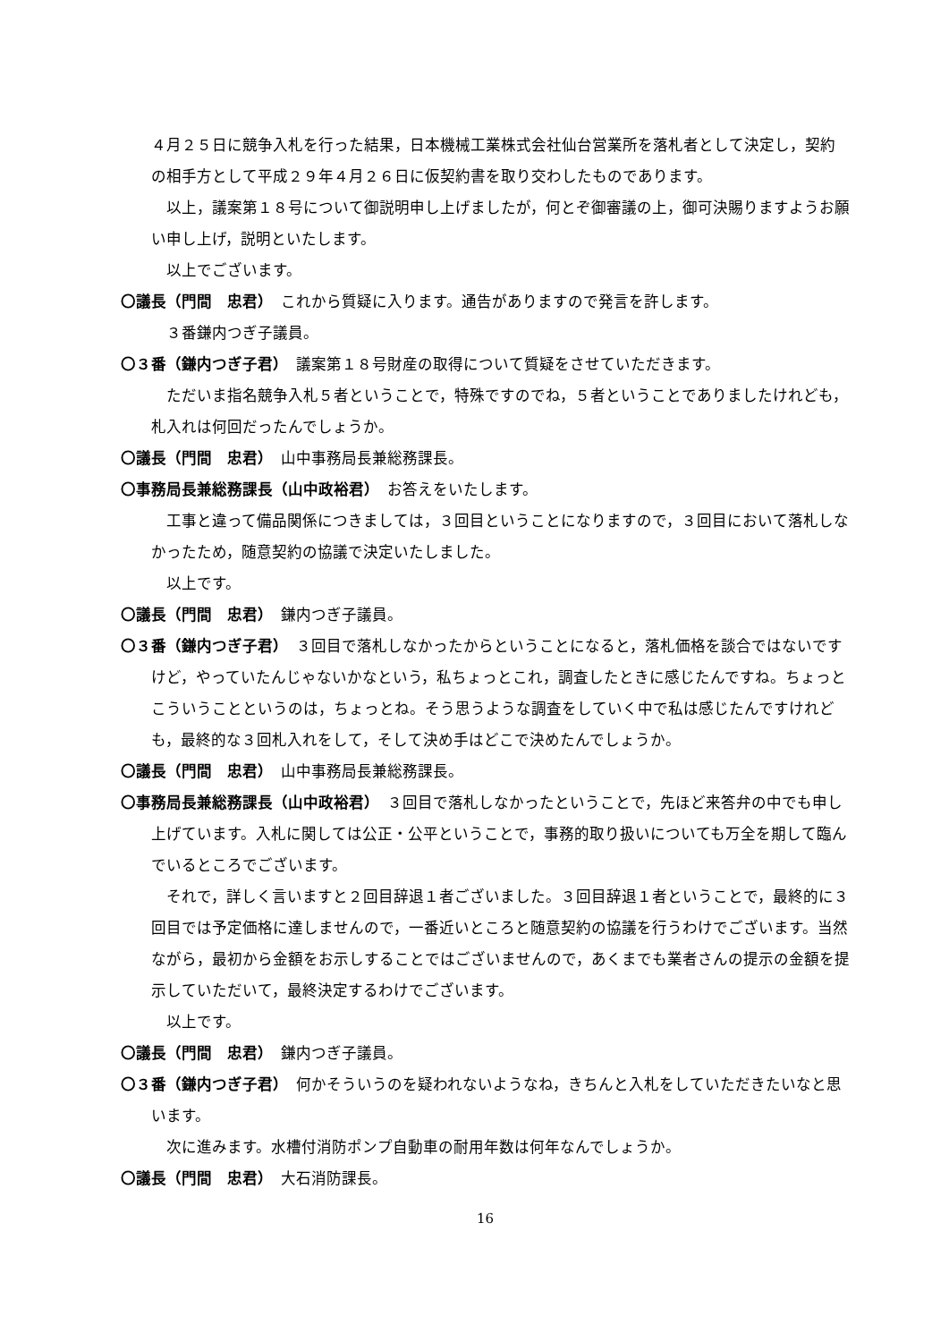４月２５日に競争入札を行った結果，日本機械工業株式会社仙台営業所を落札者として決定し，契約の相手方として平成２９年４月２６日に仮契約書を取り交わしたものであります。
以上，議案第１８号について御説明申し上げましたが，何とぞ御審議の上，御可決賜りますようお願い申し上げ，説明といたします。
以上でございます。
〇議長（門間　忠君）　これから質疑に入ります。通告がありますので発言を許します。
３番鎌内つぎ子議員。
〇３番（鎌内つぎ子君）　議案第１８号財産の取得について質疑をさせていただきます。
ただいま指名競争入札５者ということで，特殊ですのでね，５者ということでありましたけれども，札入れは何回だったんでしょうか。
〇議長（門間　忠君）　山中事務局長兼総務課長。
〇事務局長兼総務課長（山中政裕君）　お答えをいたします。
工事と違って備品関係につきましては，３回目ということになりますので，３回目において落札しなかったため，随意契約の協議で決定いたしました。
以上です。
〇議長（門間　忠君）　鎌内つぎ子議員。
〇３番（鎌内つぎ子君）　３回目で落札しなかったからということになると，落札価格を談合ではないですけど，やっていたんじゃないかなという，私ちょっとこれ，調査したときに感じたんですね。ちょっとこういうことというのは，ちょっとね。そう思うような調査をしていく中で私は感じたんですけれども，最終的な３回札入れをして，そして決め手はどこで決めたんでしょうか。
〇議長（門間　忠君）　山中事務局長兼総務課長。
〇事務局長兼総務課長（山中政裕君）　３回目で落札しなかったということで，先ほど来答弁の中でも申し上げています。入札に関しては公正・公平ということで，事務的取り扱いについても万全を期して臨んでいるところでございます。
それで，詳しく言いますと２回目辞退１者ございました。３回目辞退１者ということで，最終的に３回目では予定価格に達しませんので，一番近いところと随意契約の協議を行うわけでございます。当然ながら，最初から金額をお示しすることではございませんので，あくまでも業者さんの提示の金額を提示していただいて，最終決定するわけでございます。
以上です。
〇議長（門間　忠君）　鎌内つぎ子議員。
〇３番（鎌内つぎ子君）　何かそういうのを疑われないようなね，きちんと入札をしていただきたいなと思います。
次に進みます。水槽付消防ポンプ自動車の耐用年数は何年なんでしょうか。
〇議長（門間　忠君）　大石消防課長。
16